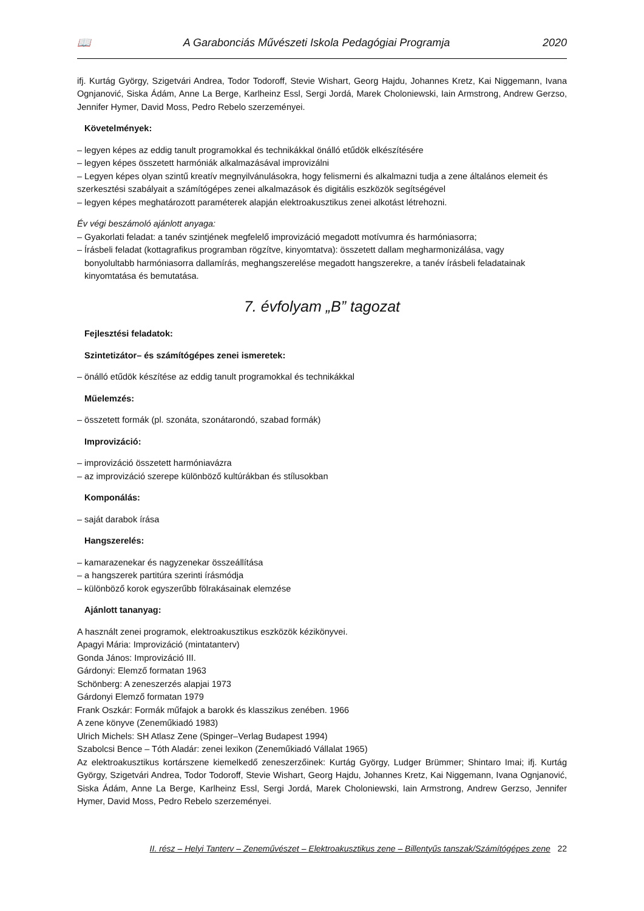📖 A Garabonciás Művészeti Iskola Pedagógiai Programja 2020
ifj. Kurtág György, Szigetvári Andrea, Todor Todoroff, Stevie Wishart, Georg Hajdu, Johannes Kretz, Kai Niggemann, Ivana Ognjanović, Siska Ádám, Anne La Berge, Karlheinz Essl, Sergi Jordá, Marek Choloniewski, Iain Armstrong, Andrew Gerzso, Jennifer Hymer, David Moss, Pedro Rebelo szerzeményei.
Követelmények:
– legyen képes az eddig tanult programokkal és technikákkal önálló etűdök elkészítésére
– legyen képes összetett harmóniák alkalmazásával improvizálni
– Legyen képes olyan szintű kreatív megnyilvánulásokra, hogy felismerni és alkalmazni tudja a zene általános elemeit és szerkesztési szabályait a számítógépes zenei alkalmazások és digitális eszközök segítségével
– legyen képes meghatározott paraméterek alapján elektroakusztikus zenei alkotást létrehozni.
Év végi beszámoló ajánlott anyaga:
– Gyakorlati feladat: a tanév szintjének megfelelő improvizáció megadott motívumra és harmóniasorra;
– Írásbeli feladat (kottagrafikus programban rögzítve, kinyomtatva): összetett dallam megharmonizálása, vagy
bonyolultabb harmóniasorra dallamírás, meghangszerelése megadott hangszerekre, a tanév írásbeli feladatainak kinyomtatása és bemutatása.
7. évfolyam „B” tagozat
Fejlesztési feladatok:
Szintetizátor– és számítógépes zenei ismeretek:
– önálló etűdök készítése az eddig tanult programokkal és technikákkal
Műelemzés:
– összetett formák (pl. szonáta, szonátarondó, szabad formák)
Improvizáció:
– improvizáció összetett harmóniavázra
– az improvizáció szerepe különböző kultúrákban és stílusokban
Komponálás:
– saját darabok írása
Hangszerelés:
– kamarazenekar és nagyzenekar összeállítása
– a hangszerek partitúra szerinti írásmódja
– különböző korok egyszerűbb fölrakásainak elemzése
Ajánlott tananyag:
A használt zenei programok, elektroakusztikus eszközök kézikönyvei.
Apagyi Mária: Improvizáció (mintatanterv)
Gonda János: Improvizáció III.
Gárdonyi: Elemző formatan 1963
Schönberg: A zeneszerzés alapjai 1973
Gárdonyi Elemző formatan 1979
Frank Oszkár: Formák műfajok a barokk és klasszikus zenében. 1966
A zene könyve (Zeneműkiadó 1983)
Ulrich Michels: SH Atlasz Zene (Spinger–Verlag Budapest 1994)
Szabolcsi Bence – Tóth Aladár: zenei lexikon (Zeneműkiadó Vállalat 1965)
Az elektroakusztikus kortárszene kiemelkedő zeneszerzőinek: Kurtág György, Ludger Brümmer; Shintaro Imai; ifj. Kurtág György, Szigetvári Andrea, Todor Todoroff, Stevie Wishart, Georg Hajdu, Johannes Kretz, Kai Niggemann, Ivana Ognjanović, Siska Ádám, Anne La Berge, Karlheinz Essl, Sergi Jordá, Marek Choloniewski, Iain Armstrong, Andrew Gerzso, Jennifer Hymer, David Moss, Pedro Rebelo szerzeményei.
II. rész – Helyi Tanterv – Zeneművészet – Elektroakusztikus zene – Billentyűs tanszak/Számítógépes zene 22